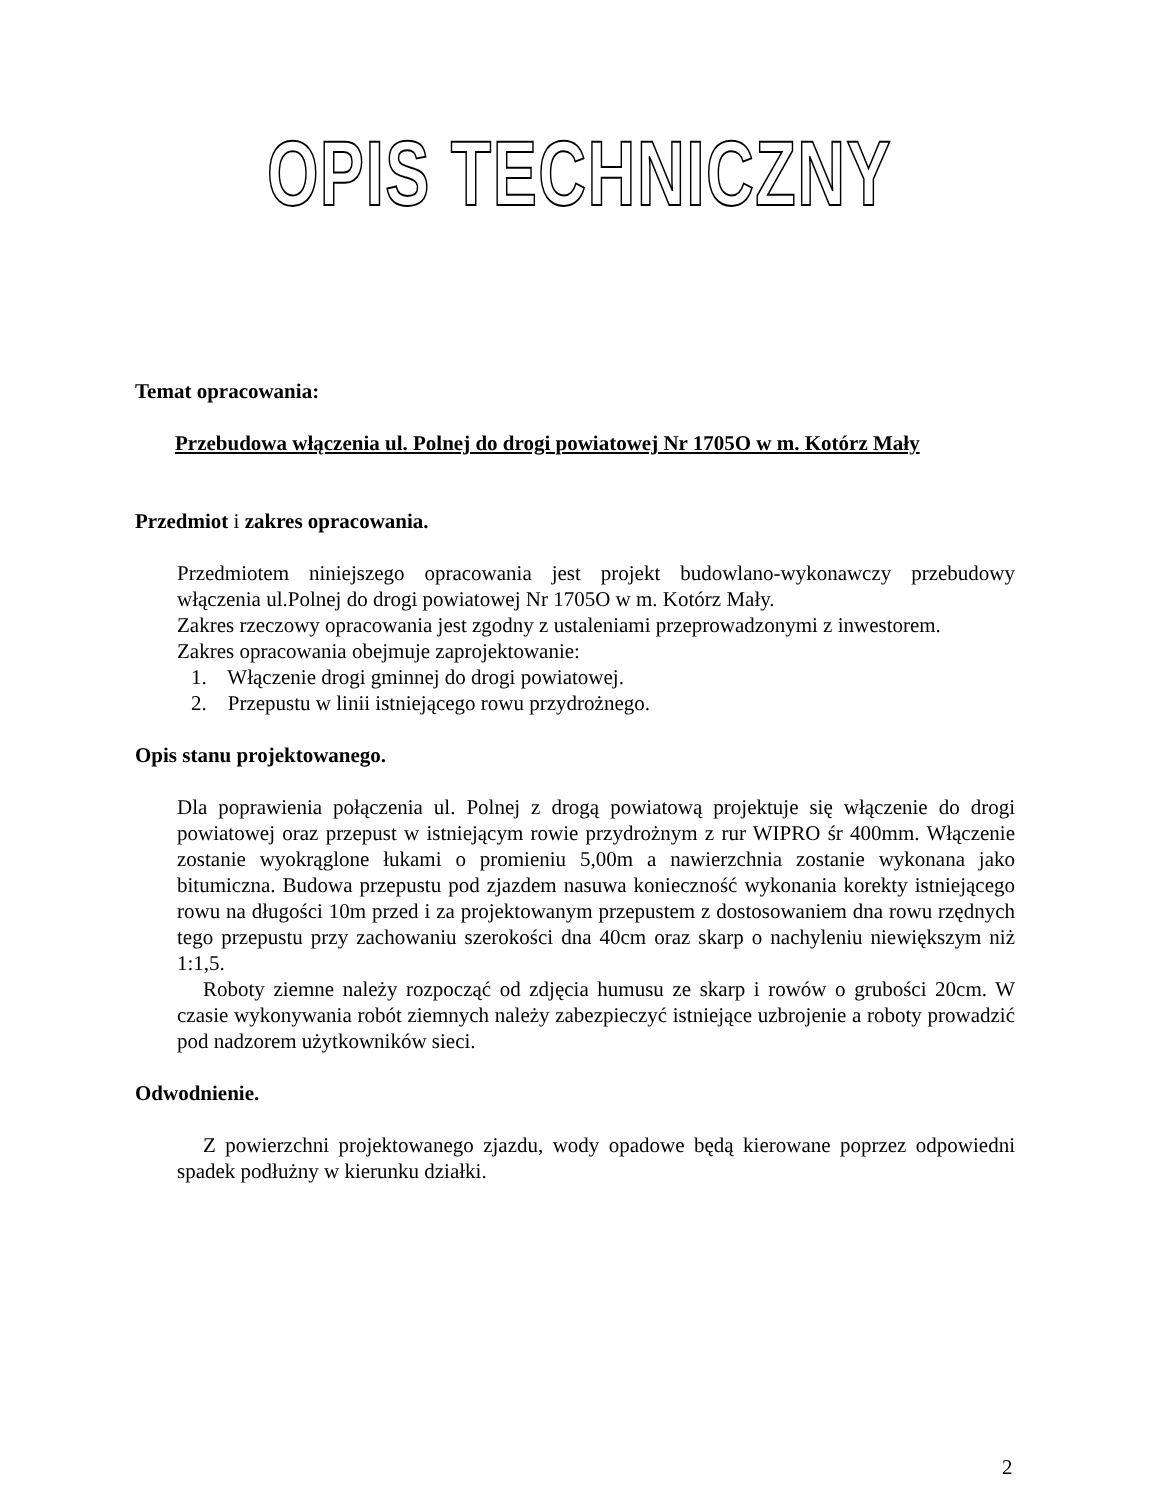OPIS TECHNICZNY
Temat opracowania:
Przebudowa włączenia ul. Polnej do drogi powiatowej Nr 1705O w m. Kotórz Mały
Przedmiot i zakres opracowania.
Przedmiotem niniejszego opracowania jest projekt budowlano-wykonawczy przebudowy włączenia ul.Polnej do drogi powiatowej Nr 1705O w m. Kotórz Mały.
Zakres rzeczowy opracowania jest zgodny z ustaleniami przeprowadzonymi z inwestorem.
Zakres opracowania obejmuje zaprojektowanie:
1. Włączenie drogi gminnej do drogi powiatowej.
2. Przepustu w linii istniejącego rowu przydrożnego.
Opis stanu projektowanego.
Dla poprawienia połączenia ul. Polnej z drogą powiatową projektuje się włączenie do drogi powiatowej oraz przepust w istniejącym rowie przydrożnym z rur WIPRO śr 400mm. Włączenie zostanie wyokrąglone łukami o promieniu 5,00m a nawierzchnia zostanie wykonana jako bitumiczna. Budowa przepustu pod zjazdem nasuwa konieczność wykonania korekty istniejącego rowu na długości 10m przed i za projektowanym przepustem z dostosowaniem dna rowu rzędnych tego przepustu przy zachowaniu szerokości dna 40cm oraz skarp o nachyleniu niewiększym niż 1:1,5.
Roboty ziemne należy rozpocząć od zdjęcia humusu ze skarp i rowów o grubości 20cm. W czasie wykonywania robót ziemnych należy zabezpieczyć istniejące uzbrojenie a roboty prowadzić pod nadzorem użytkowników sieci.
Odwodnienie.
Z powierzchni projektowanego zjazdu, wody opadowe będą kierowane poprzez odpowiedni spadek podłużny w kierunku działki.
2